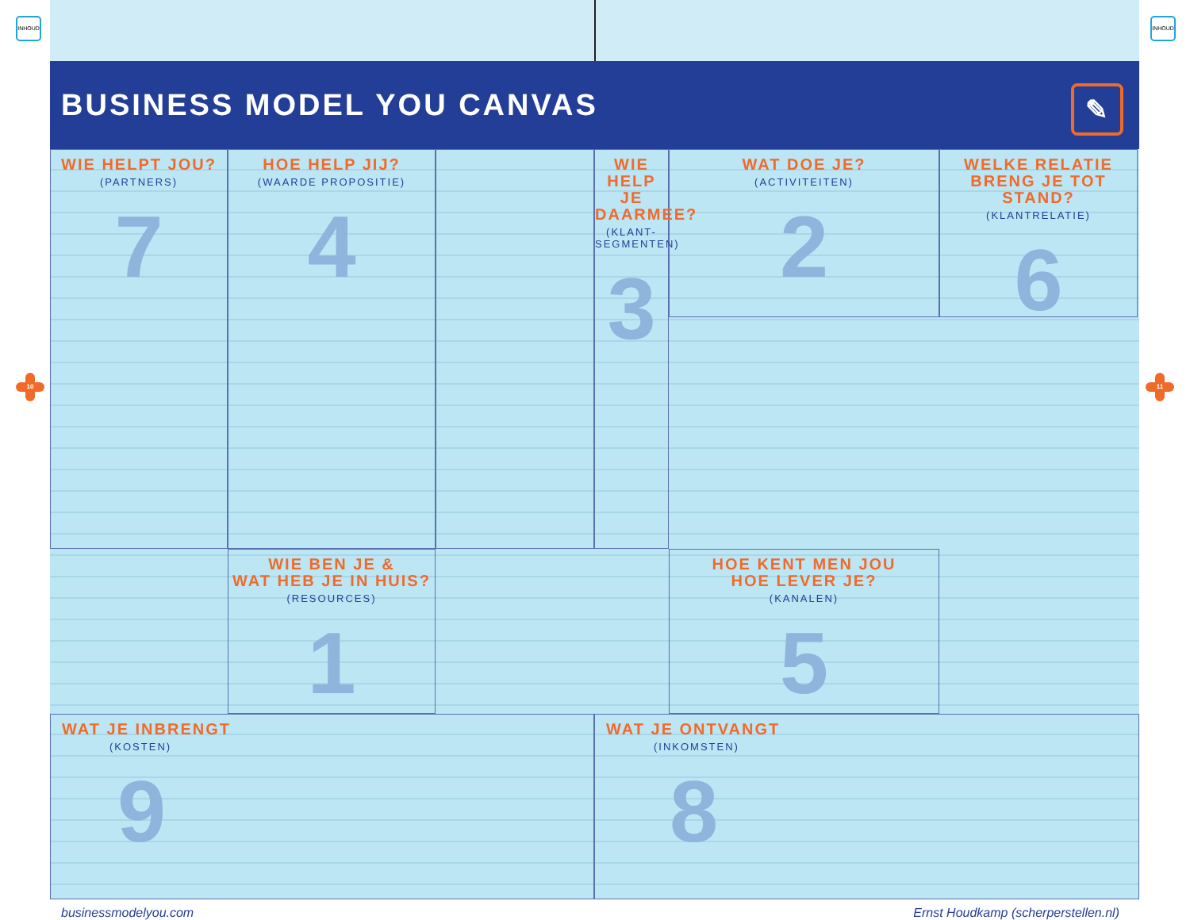INHOUD INHOUD
10 11
BUSINESS MODEL YOU CANVAS
✎
WIE HELPT JOU?
(PARTNERS)
7
WAT DOE JE?
(ACTIVITEITEN)
2
HOE HELP JIJ?
(WAARDE PROPOSITIE)
4
WELKE RELATIE
BRENG JE TOT STAND?
(KLANTRELATIE)
6
WIE HELP JE
DAARMEE?
(KLANT-SEGMENTEN)
3
WIE BEN JE &
WAT HEB JE IN HUIS?
(RESOURCES)
1
HOE KENT MEN JOU
HOE LEVER JE?
(KANALEN)
5
WAT JE INBRENGT
(KOSTEN)
9
WAT JE ONTVANGT
(INKOMSTEN)
8
businessmodelyou.com Ernst Houdkamp (scherperstellen.nl)